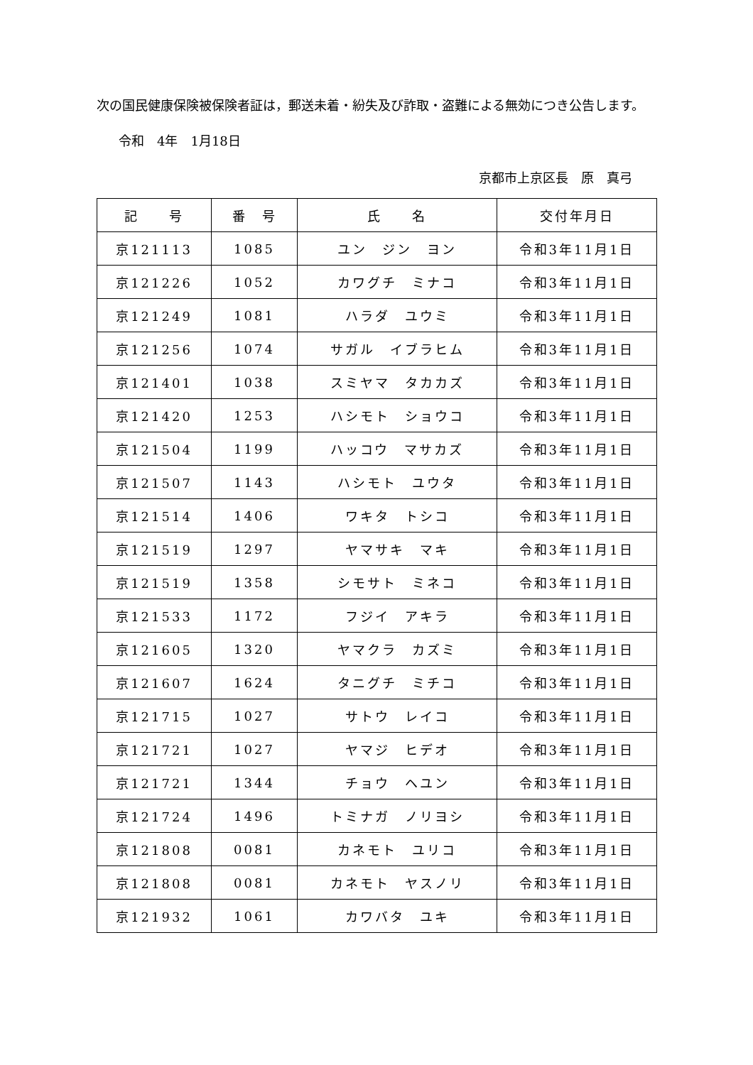次の国民健康保険被保険者証は，郵送未着・紛失及び詐取・盗難による無効につき公告します。
令和　4年　1月18日
京都市上京区長　原　真弓
| 記 号 | 番 号 | 氏 名 | 交付年月日 |
| --- | --- | --- | --- |
| 京121113 | 1085 | ユン ジン ヨン | 令和3年11月1日 |
| 京121226 | 1052 | カワグチ ミナコ | 令和3年11月1日 |
| 京121249 | 1081 | ハラダ ユウミ | 令和3年11月1日 |
| 京121256 | 1074 | サガル イブラヒム | 令和3年11月1日 |
| 京121401 | 1038 | スミヤマ タカカズ | 令和3年11月1日 |
| 京121420 | 1253 | ハシモト ショウコ | 令和3年11月1日 |
| 京121504 | 1199 | ハッコウ マサカズ | 令和3年11月1日 |
| 京121507 | 1143 | ハシモト ユウタ | 令和3年11月1日 |
| 京121514 | 1406 | ワキタ トシコ | 令和3年11月1日 |
| 京121519 | 1297 | ヤマサキ マキ | 令和3年11月1日 |
| 京121519 | 1358 | シモサト ミネコ | 令和3年11月1日 |
| 京121533 | 1172 | フジイ アキラ | 令和3年11月1日 |
| 京121605 | 1320 | ヤマクラ カズミ | 令和3年11月1日 |
| 京121607 | 1624 | タニグチ ミチコ | 令和3年11月1日 |
| 京121715 | 1027 | サトウ レイコ | 令和3年11月1日 |
| 京121721 | 1027 | ヤマジ ヒデオ | 令和3年11月1日 |
| 京121721 | 1344 | チョウ ヘユン | 令和3年11月1日 |
| 京121724 | 1496 | トミナガ ノリヨシ | 令和3年11月1日 |
| 京121808 | 0081 | カネモト ユリコ | 令和3年11月1日 |
| 京121808 | 0081 | カネモト ヤスノリ | 令和3年11月1日 |
| 京121932 | 1061 | カワバタ ユキ | 令和3年11月1日 |